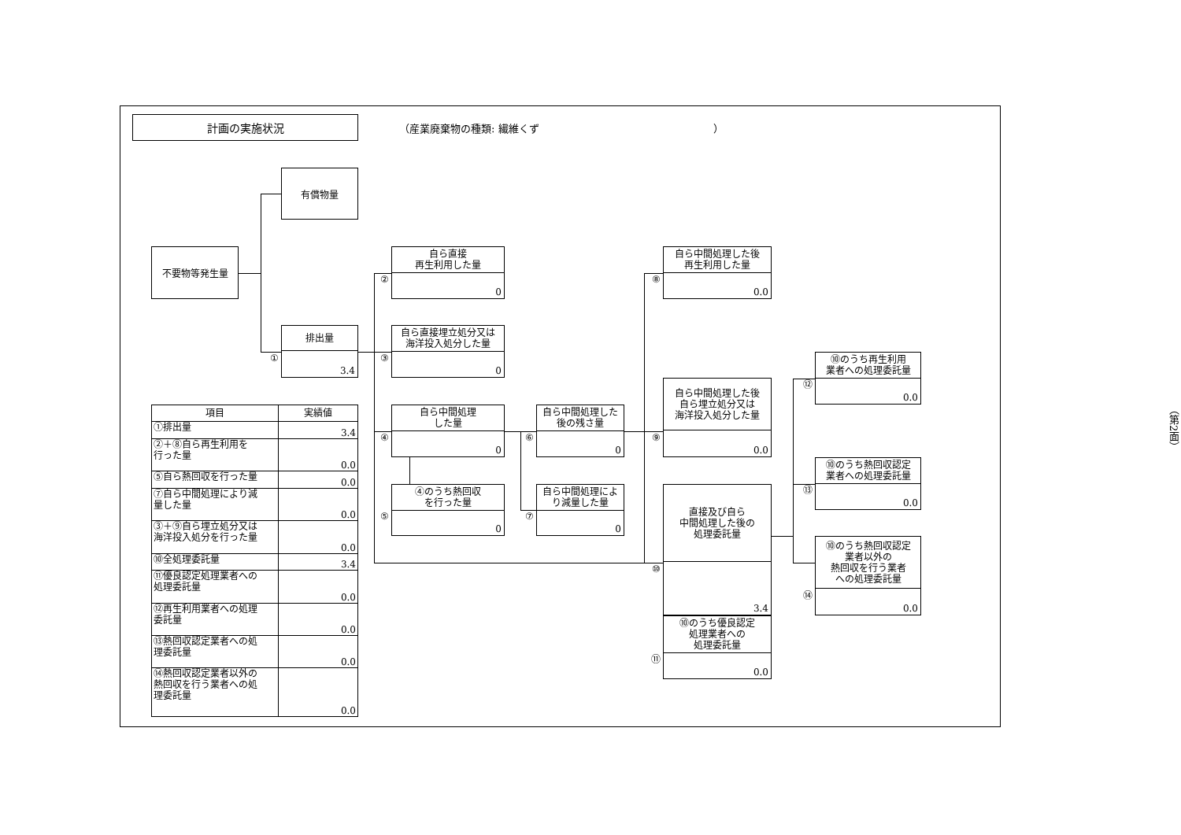計画の実施状況
（産業廃棄物の種類: 繊維くず　　　　　　　　　　　　　　　　　）
有償物量
不要物等発生量
②
自ら直接
再生利用した量
0
⑧
自ら中間処理した後
再生利用した量
0.0
①
排出量
3.4
③
自ら直接埋立処分又は
海洋投入処分した量
0
⑫
⑩のうち再生利用
業者への処理委託量
0.0
⑨
自ら中間処理した後
自ら埋立処分又は
海洋投入処分した量
0.0
| 項目 | 実績値 |
| --- | --- |
| ①排出量 | 3.4 |
| ②＋⑧自ら再生利用を 行った量 | 0.0 |
| ⑤自ら熱回収を行った量 | 0.0 |
| ⑦自ら中間処理により減 量した量 | 0.0 |
| ③＋⑨自ら埋立処分又は 海洋投入処分を行った量 | 0.0 |
| ⑩全処理委託量 | 3.4 |
| ⑪優良認定処理業者への 処理委託量 | 0.0 |
| ⑫再生利用業者への処理 委託量 | 0.0 |
| ⑬熱回収認定業者への処 理委託量 | 0.0 |
| ⑭熱回収認定業者以外の 熱回収を行う業者への処 理委託量 | 0.0 |
④
自ら中間処理
した量
0
⑥
自ら中間処理した
後の残さ量
0
（第2面）
⑬
⑩のうち熱回収認定
業者への処理委託量
0.0
⑤
④のうち熱回収
を行った量
0
⑦
自ら中間処理によ
り減量した量
0
⑩
直接及び自ら
中間処理した後の
処理委託量
3.4
⑭
⑩のうち熱回収認定
業者以外の
熱回収を行う業者
への処理委託量
0.0
⑪
⑩のうち優良認定
処理業者への
処理委託量
0.0